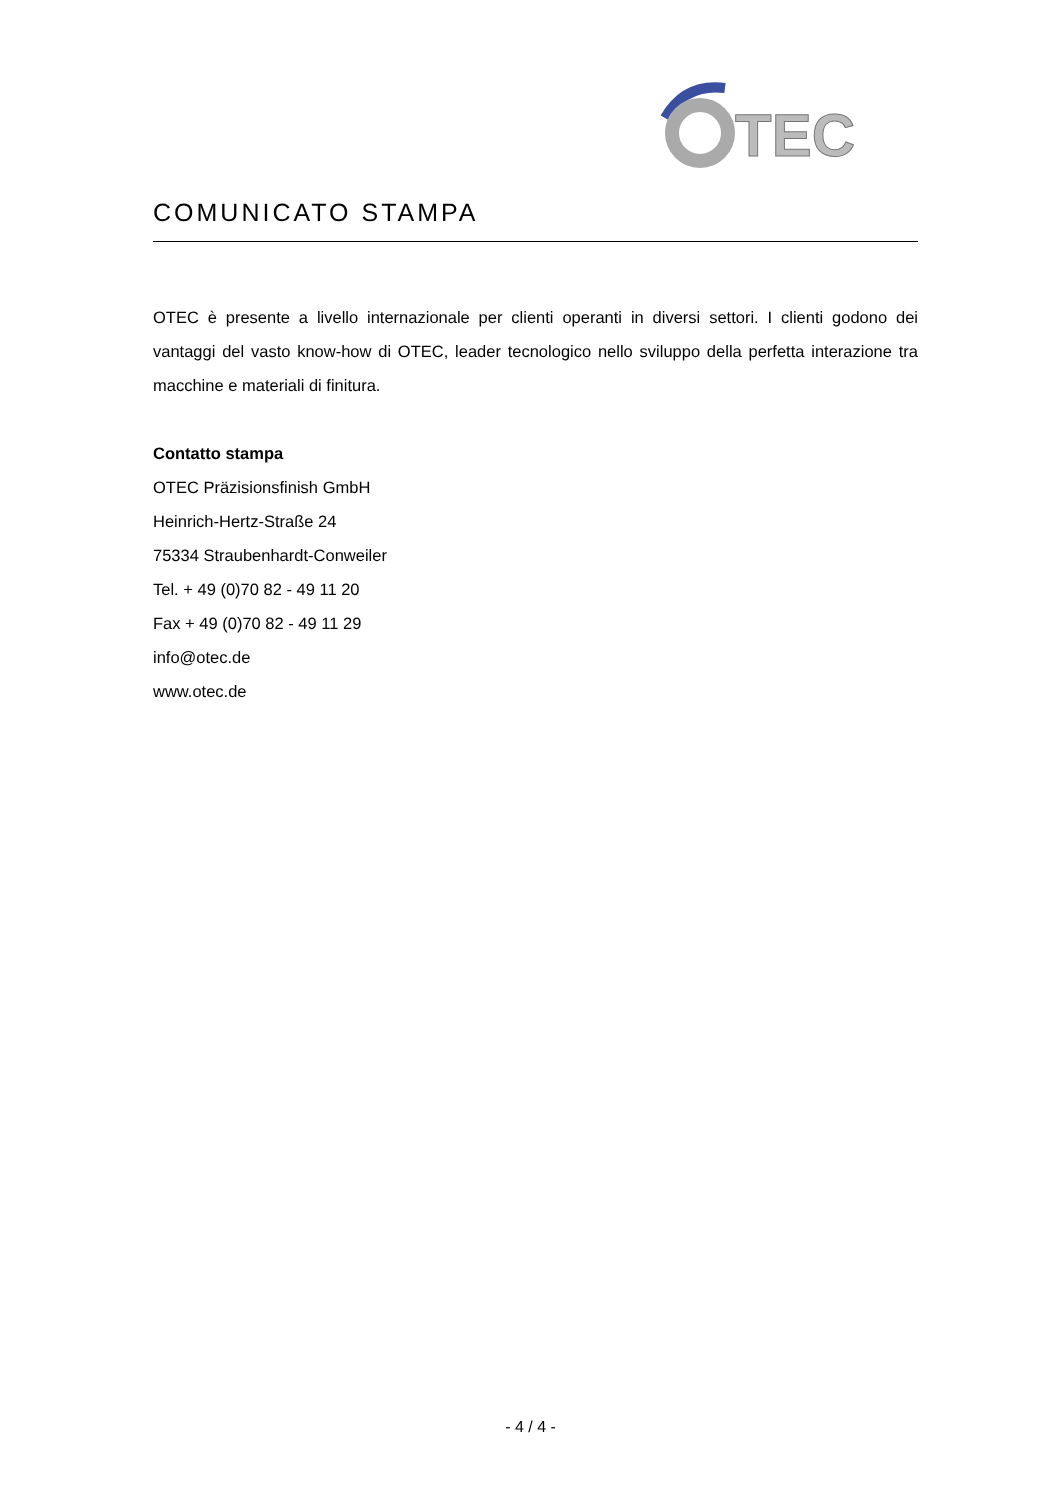TEC
COMUNICATO STAMPA
OTEC è presente a livello internazionale per clienti operanti in diversi settori. I clienti godono dei vantaggi del vasto know-how di OTEC, leader tecnologico nello sviluppo della perfetta interazione tra macchine e materiali di finitura.
Contatto stampa
OTEC Präzisionsfinish GmbH
Heinrich-Hertz-Straße 24
75334 Straubenhardt-Conweiler
Tel. + 49 (0)70 82 - 49 11 20
Fax + 49 (0)70 82 - 49 11 29
info@otec.de
www.otec.de
- 4 / 4 -